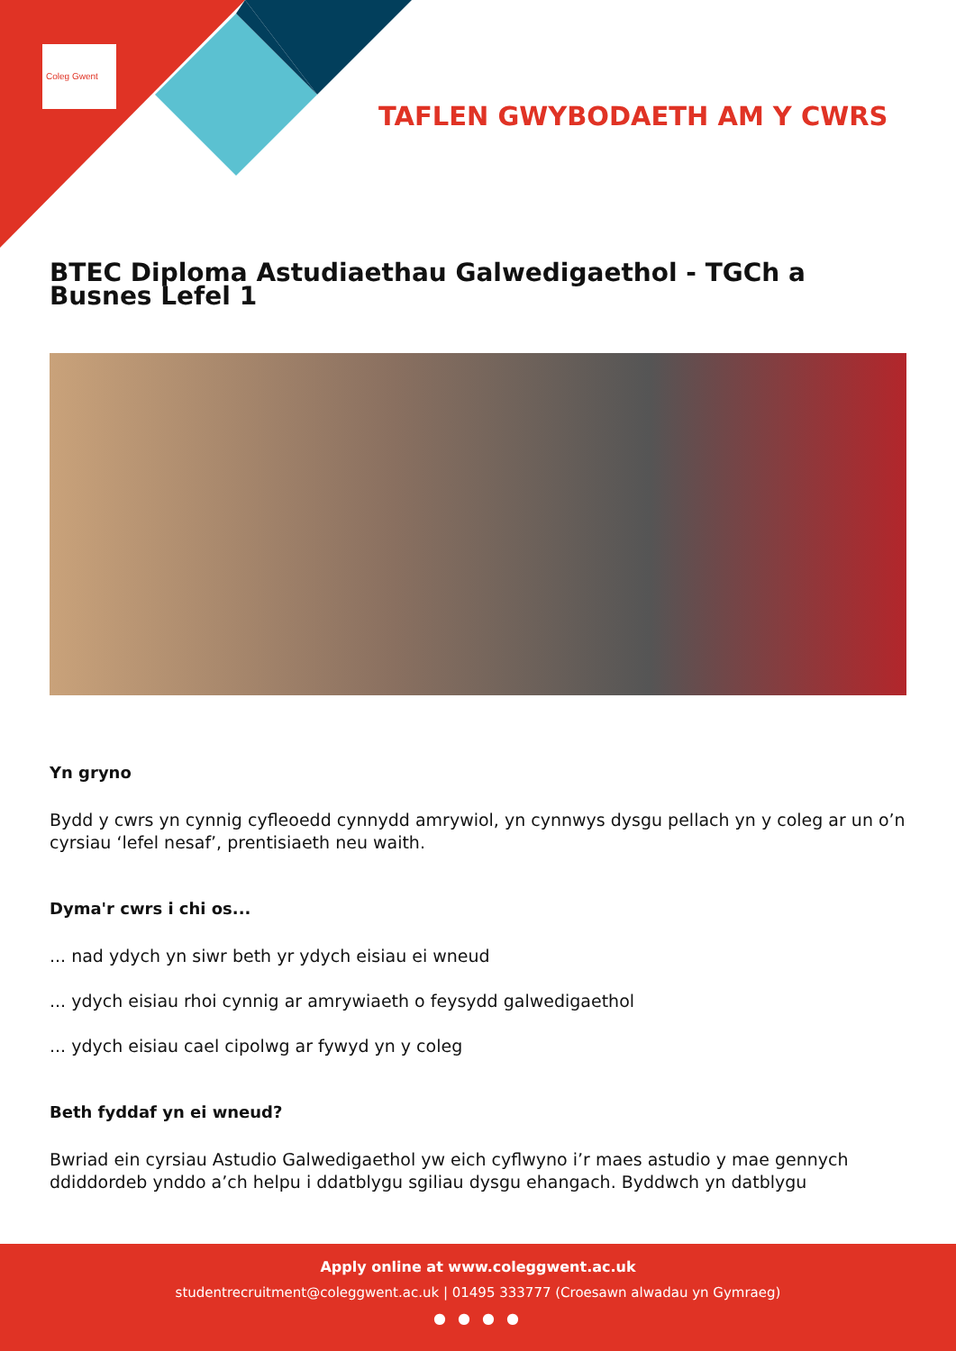Coleg Gwent
TAFLEN GWYBODAETH AM Y CWRS
BTEC Diploma Astudiaethau Galwedigaethol - TGCh a Busnes Lefel 1
Yn gryno
Bydd y cwrs yn cynnig cyfleoedd cynnydd amrywiol, yn cynnwys dysgu pellach yn y coleg ar un o’n cyrsiau ‘lefel nesaf’, prentisiaeth neu waith.
Dyma'r cwrs i chi os...
... nad ydych yn siwr beth yr ydych eisiau ei wneud
... ydych eisiau rhoi cynnig ar amrywiaeth o feysydd galwedigaethol
... ydych eisiau cael cipolwg ar fywyd yn y coleg
Beth fyddaf yn ei wneud?
Bwriad ein cyrsiau Astudio Galwedigaethol yw eich cyflwyno i’r maes astudio y mae gennych ddiddordeb ynddo a’ch helpu i ddatblygu sgiliau dysgu ehangach. Byddwch yn datblygu
Apply online at www.coleggwent.ac.uk
studentrecruitment@coleggwent.ac.uk | 01495 333777 (Croesawn alwadau yn Gymraeg)
● ● ● ●